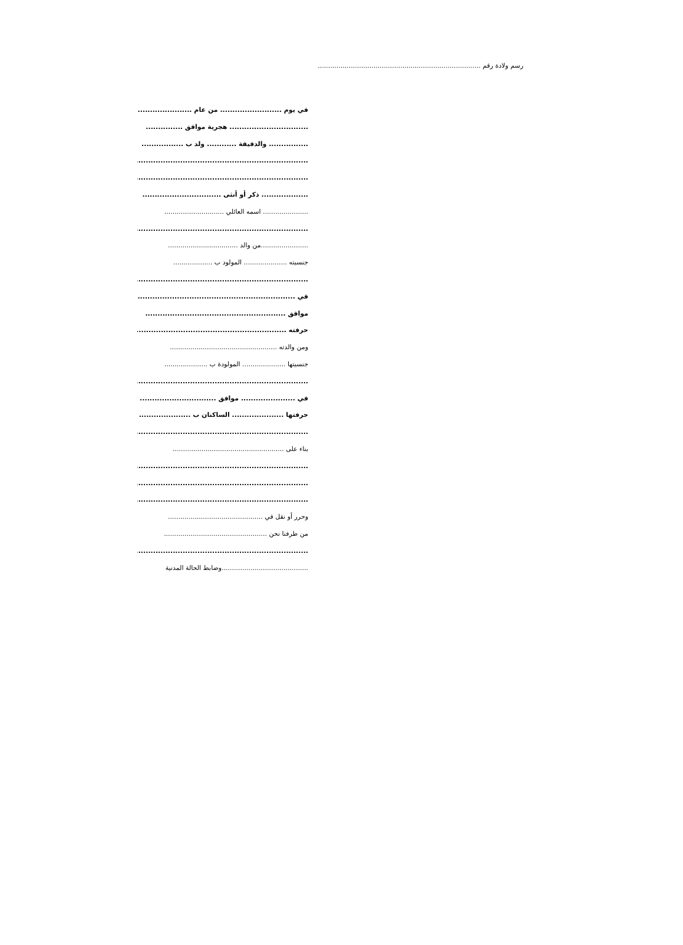رسم ولادة رقم ..................................................................................
في يوم ......................... من عام ......................
................................ هجرية موافق ...............
................ والدقيقة ............ ولد ب .................
...........................................................................
...........................................................................
................... ذكر أو أنثى ................................
...................... اسمه العائلي .............................
...........................................................................
.......................من والد ..................................
جنسيته ..................... المولود ب ...................
...........................................................................
في ..........................................................................
موافق .........................................................
حرفته ........................................................................
ومن والدته ....................................................
جنسيتها ..................... المولودة ب .....................
...........................................................................
في ...................... موافق ...............................
حرفتها ..................... الساكنان ب .....................
...........................................................................
بناء على ......................................................
...........................................................................
...........................................................................
...........................................................................
وحرر أو نقل في ..............................................
من طرفنا نحن ..................................................
...........................................................................
..........................................وضابط الحالة المدنية